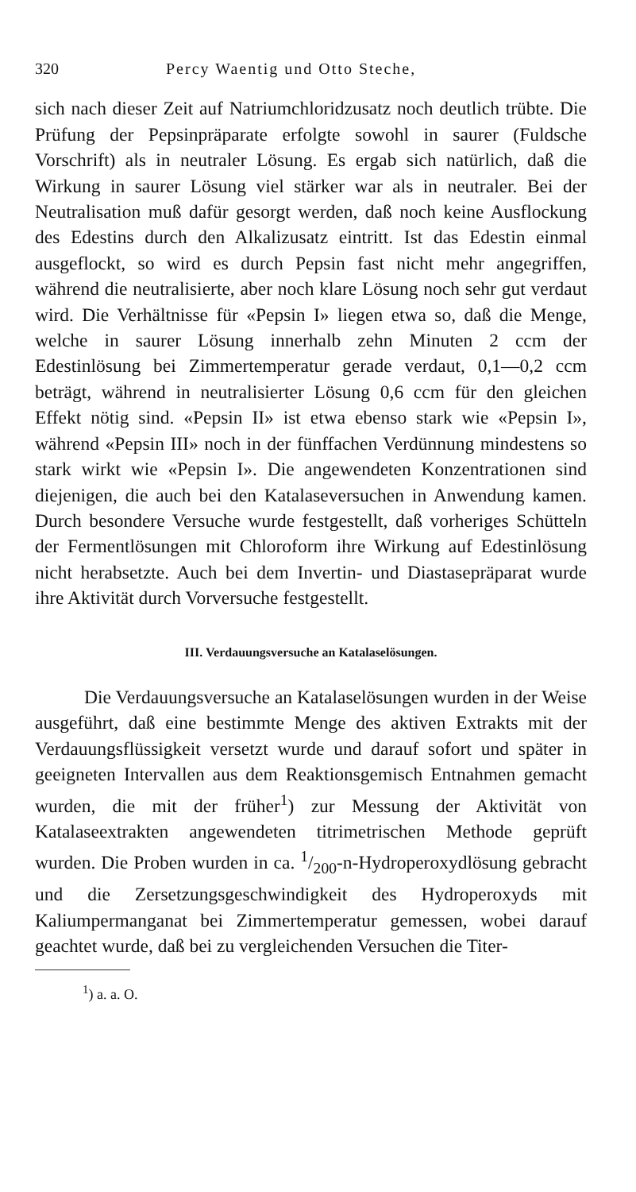320 Percy Waentig und Otto Steche,
sich nach dieser Zeit auf Natriumchloridzusatz noch deutlich trübte. Die Prüfung der Pepsinpräparate erfolgte sowohl in saurer (Fuldsche Vorschrift) als in neutraler Lösung. Es ergab sich natürlich, daß die Wirkung in saurer Lösung viel stärker war als in neutraler. Bei der Neutralisation muß dafür gesorgt werden, daß noch keine Ausflockung des Edestins durch den Alkalizusatz eintritt. Ist das Edestin einmal ausgeflockt, so wird es durch Pepsin fast nicht mehr angegriffen, während die neutralisierte, aber noch klare Lösung noch sehr gut verdaut wird. Die Verhältnisse für «Pepsin I» liegen etwa so, daß die Menge, welche in saurer Lösung innerhalb zehn Minuten 2 ccm der Edestinlösung bei Zimmertemperatur gerade verdaut, 0,1—0,2 ccm beträgt, während in neutralisierter Lösung 0,6 ccm für den gleichen Effekt nötig sind. «Pepsin II» ist etwa ebenso stark wie «Pepsin I», während «Pepsin III» noch in der fünffachen Verdünnung mindestens so stark wirkt wie «Pepsin I». Die angewendeten Konzentrationen sind diejenigen, die auch bei den Katalaseversuchen in Anwendung kamen. Durch besondere Versuche wurde festgestellt, daß vorheriges Schütteln der Fermentlösungen mit Chloroform ihre Wirkung auf Edestinlösung nicht herabsetzte. Auch bei dem Invertin- und Diastasepräparat wurde ihre Aktivität durch Vorversuche festgestellt.
III. Verdauungsversuche an Katalaselösungen.
Die Verdauungsversuche an Katalaselösungen wurden in der Weise ausgeführt, daß eine bestimmte Menge des aktiven Extrakts mit der Verdauungsflüssigkeit versetzt wurde und darauf sofort und später in geeigneten Intervallen aus dem Reaktionsgemisch Entnahmen gemacht wurden, die mit der früher<sup>1</sup>) zur Messung der Aktivität von Katalaseextrakten angewendeten titrimetrischen Methode geprüft wurden. Die Proben wurden in ca. 1/200-n-Hydroperoxydlösung gebracht und die Zersetzungsgeschwindigkeit des Hydroperoxyds mit Kaliumpermanganat bei Zimmertemperatur gemessen, wobei darauf geachtet wurde, daß bei zu vergleichenden Versuchen die Titer-
<sup>1</sup>) a. a. O.